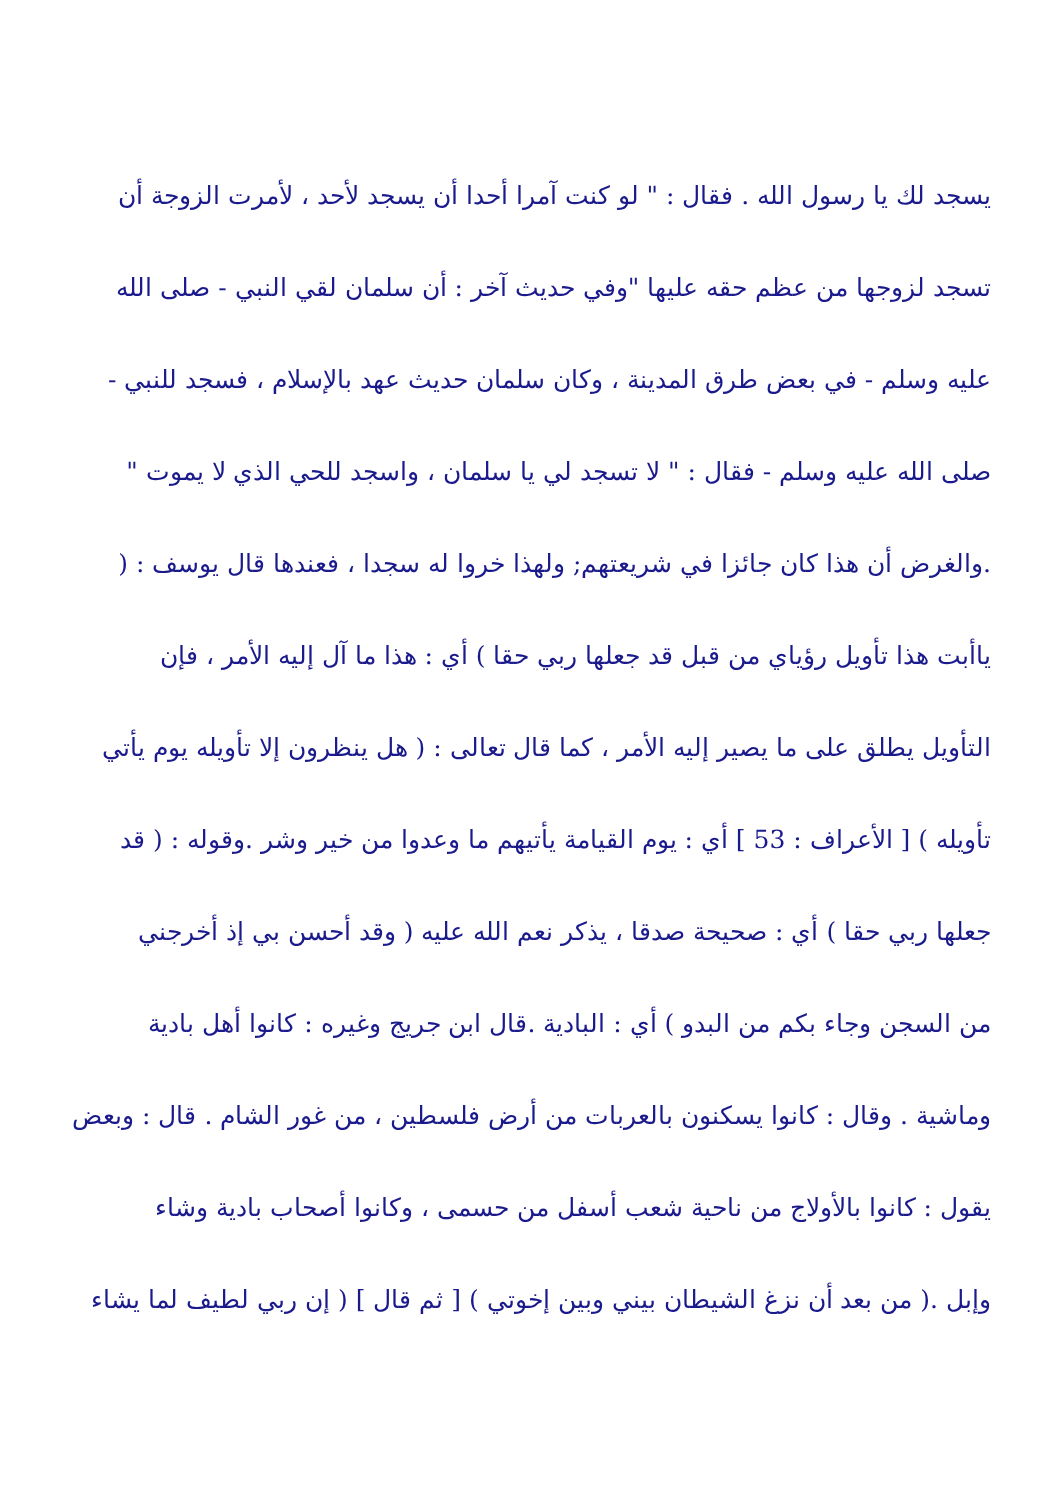يسجد لك يا رسول الله . فقال : " لو كنت آمرا أحدا أن يسجد لأحد ، لأمرت الزوجة أن
تسجد لزوجها من عظم حقه عليها "وفي حديث آخر : أن سلمان لقي النبي - صلى الله
عليه وسلم - في بعض طرق المدينة ، وكان سلمان حديث عهد بالإسلام ، فسجد للنبي -
صلى الله عليه وسلم - فقال : " لا تسجد لي يا سلمان ، واسجد للحي الذي لا يموت "
.والغرض أن هذا كان جائزا في شريعتهم; ولهذا خروا له سجدا ، فعندها قال يوسف : (
ياأبت هذا تأويل رؤياي من قبل قد جعلها ربي حقا ) أي : هذا ما آل إليه الأمر ، فإن
التأويل يطلق على ما يصير إليه الأمر ، كما قال تعالى : ( هل ينظرون إلا تأويله يوم يأتي
تأويله ) [ الأعراف : 53 ] أي : يوم القيامة يأتيهم ما وعدوا من خير وشر .وقوله : ( قد
جعلها ربي حقا ) أي : صحيحة صدقا ، يذكر نعم الله عليه ( وقد أحسن بي إذ أخرجني
من السجن وجاء بكم من البدو ) أي : البادية .قال ابن جريج وغيره : كانوا أهل بادية
وماشية . وقال : كانوا يسكنون بالعربات من أرض فلسطين ، من غور الشام . قال : وبعض
يقول : كانوا بالأولاج من ناحية شعب أسفل من حسمى ، وكانوا أصحاب بادية وشاء
وإبل .( من بعد أن نزغ الشيطان بيني وبين إخوتي ) [ ثم قال ] ( إن ربي لطيف لما يشاء